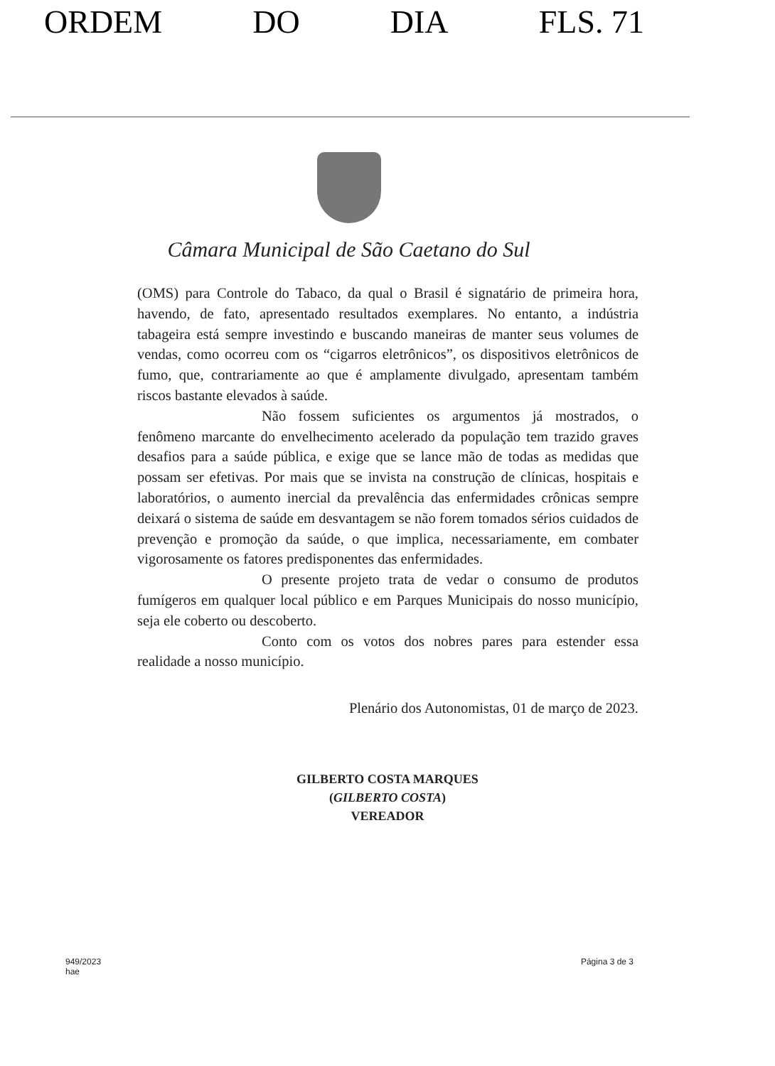ORDEM DO DIA FLS. 71
Câmara Municipal de São Caetano do Sul
(OMS) para Controle do Tabaco, da qual o Brasil é signatário de primeira hora, havendo, de fato, apresentado resultados exemplares. No entanto, a indústria tabageira está sempre investindo e buscando maneiras de manter seus volumes de vendas, como ocorreu com os “cigarros eletrônicos”, os dispositivos eletrônicos de fumo, que, contrariamente ao que é amplamente divulgado, apresentam também riscos bastante elevados à saúde.
Não fossem suficientes os argumentos já mostrados, o fenômeno marcante do envelhecimento acelerado da população tem trazido graves desafios para a saúde pública, e exige que se lance mão de todas as medidas que possam ser efetivas. Por mais que se invista na construção de clínicas, hospitais e laboratórios, o aumento inercial da prevalência das enfermidades crônicas sempre deixará o sistema de saúde em desvantagem se não forem tomados sérios cuidados de prevenção e promoção da saúde, o que implica, necessariamente, em combater vigorosamente os fatores predisponentes das enfermidades.
O presente projeto trata de vedar o consumo de produtos fumígeros em qualquer local público e em Parques Municipais do nosso município, seja ele coberto ou descoberto.
Conto com os votos dos nobres pares para estender essa realidade a nosso município.
Plenário dos Autonomistas, 01 de março de 2023.
GILBERTO COSTA MARQUES
(GILBERTO COSTA)
VEREADOR
949/2023
hae Página 3 de 3